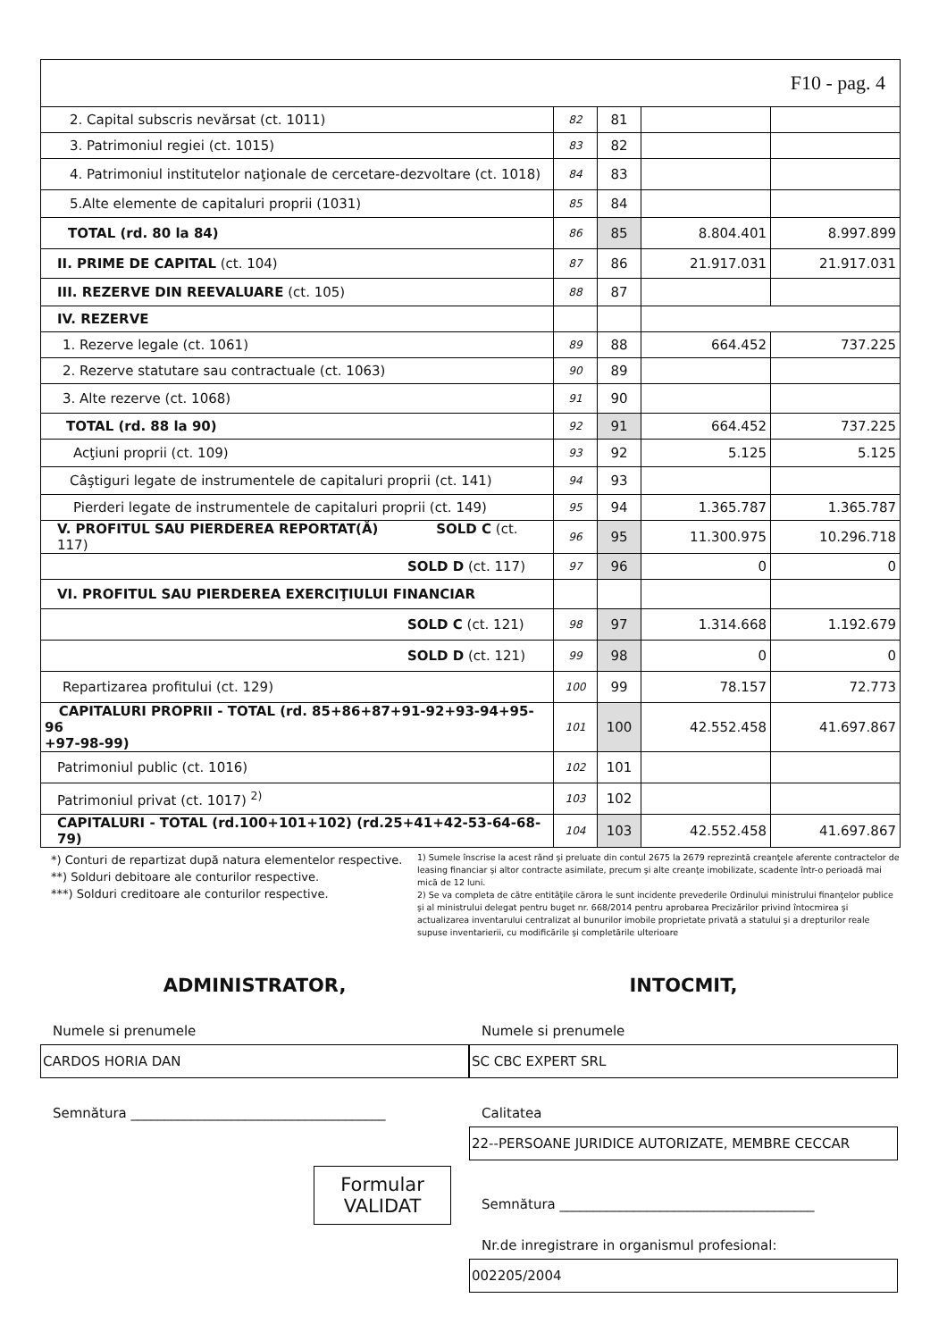F10 - pag. 4
| 2. Capital subscris nevărsat (ct. 1011) | 82 | 81 | | |
| 3. Patrimoniul regiei (ct. 1015) | 83 | 82 | | |
| 4. Patrimoniul institutelor naţionale de cercetare-dezvoltare (ct. 1018) | 84 | 83 | | |
| 5.Alte elemente de capitaluri proprii (1031) | 85 | 84 | | |
| TOTAL (rd. 80 la 84) | 86 | 85 | 8.804.401 | 8.997.899 |
| II. PRIME DE CAPITAL (ct. 104) | 87 | 86 | 21.917.031 | 21.917.031 |
| III. REZERVE DIN REEVALUARE (ct. 105) | 88 | 87 | | |
| IV. REZERVE | | | | |
| 1. Rezerve legale (ct. 1061) | 89 | 88 | 664.452 | 737.225 |
| 2. Rezerve statutare sau contractuale (ct. 1063) | 90 | 89 | | |
| 3. Alte rezerve (ct. 1068) | 91 | 90 | | |
| TOTAL (rd. 88 la 90) | 92 | 91 | 664.452 | 737.225 |
| Acţiuni proprii (ct. 109) | 93 | 92 | 5.125 | 5.125 |
| Câştiguri legate de instrumentele de capitaluri proprii (ct. 141) | 94 | 93 | | |
| Pierderi legate de instrumentele de capitaluri proprii (ct. 149) | 95 | 94 | 1.365.787 | 1.365.787 |
| V. PROFITUL SAU PIERDEREA REPORTAT(Ă) SOLD C (ct. 117) | 96 | 95 | 11.300.975 | 10.296.718 |
| SOLD D (ct. 117) | 97 | 96 | 0 | 0 |
| VI. PROFITUL SAU PIERDEREA EXERCIŢIULUI FINANCIAR | | | | |
| SOLD C (ct. 121) | 98 | 97 | 1.314.668 | 1.192.679 |
| SOLD D (ct. 121) | 99 | 98 | 0 | 0 |
| Repartizarea profitului (ct. 129) | 100 | 99 | 78.157 | 72.773 |
| CAPITALURI PROPRII - TOTAL (rd. 85+86+87+91-92+93-94+95-96 +97-98-99) | 101 | 100 | 42.552.458 | 41.697.867 |
| Patrimoniul public (ct. 1016) | 102 | 101 | | |
| Patrimoniul privat (ct. 1017) <sup>2)</sup> | 103 | 102 | | |
| CAPITALURI - TOTAL (rd.100+101+102) (rd.25+41+42-53-64-68-79) | 104 | 103 | 42.552.458 | 41.697.867 |
*) Conturi de repartizat după natura elementelor respective.
**) Solduri debitoare ale conturilor respective.
***) Solduri creditoare ale conturilor respective.
1) Sumele înscrise la acest rând şi preluate din contul 2675 la 2679 reprezintă creanţele aferente contractelor de leasing financiar şi altor contracte asimilate, precum şi alte creanţe imobilizate, scadente într-o perioadă mai mică de 12 luni.
2) Se va completa de către entităţile cărora le sunt incidente prevederile Ordinului ministrului finanţelor publice şi al ministrului delegat pentru buget nr. 668/2014 pentru aprobarea Precizărilor privind întocmirea şi actualizarea inventarului centralizat al bunurilor imobile proprietate privată a statului şi a drepturilor reale supuse inventarierii, cu modificările şi completările ulterioare
ADMINISTRATOR,
Numele si prenumele
CARDOS HORIA DAN
Semnătura ______________________________________
Formular
VALIDAT
INTOCMIT,
Numele si prenumele
SC CBC EXPERT SRL
Calitatea
22--PERSOANE JURIDICE AUTORIZATE, MEMBRE CECCAR
Semnătura ______________________________________
Nr.de inregistrare in organismul profesional:
002205/2004